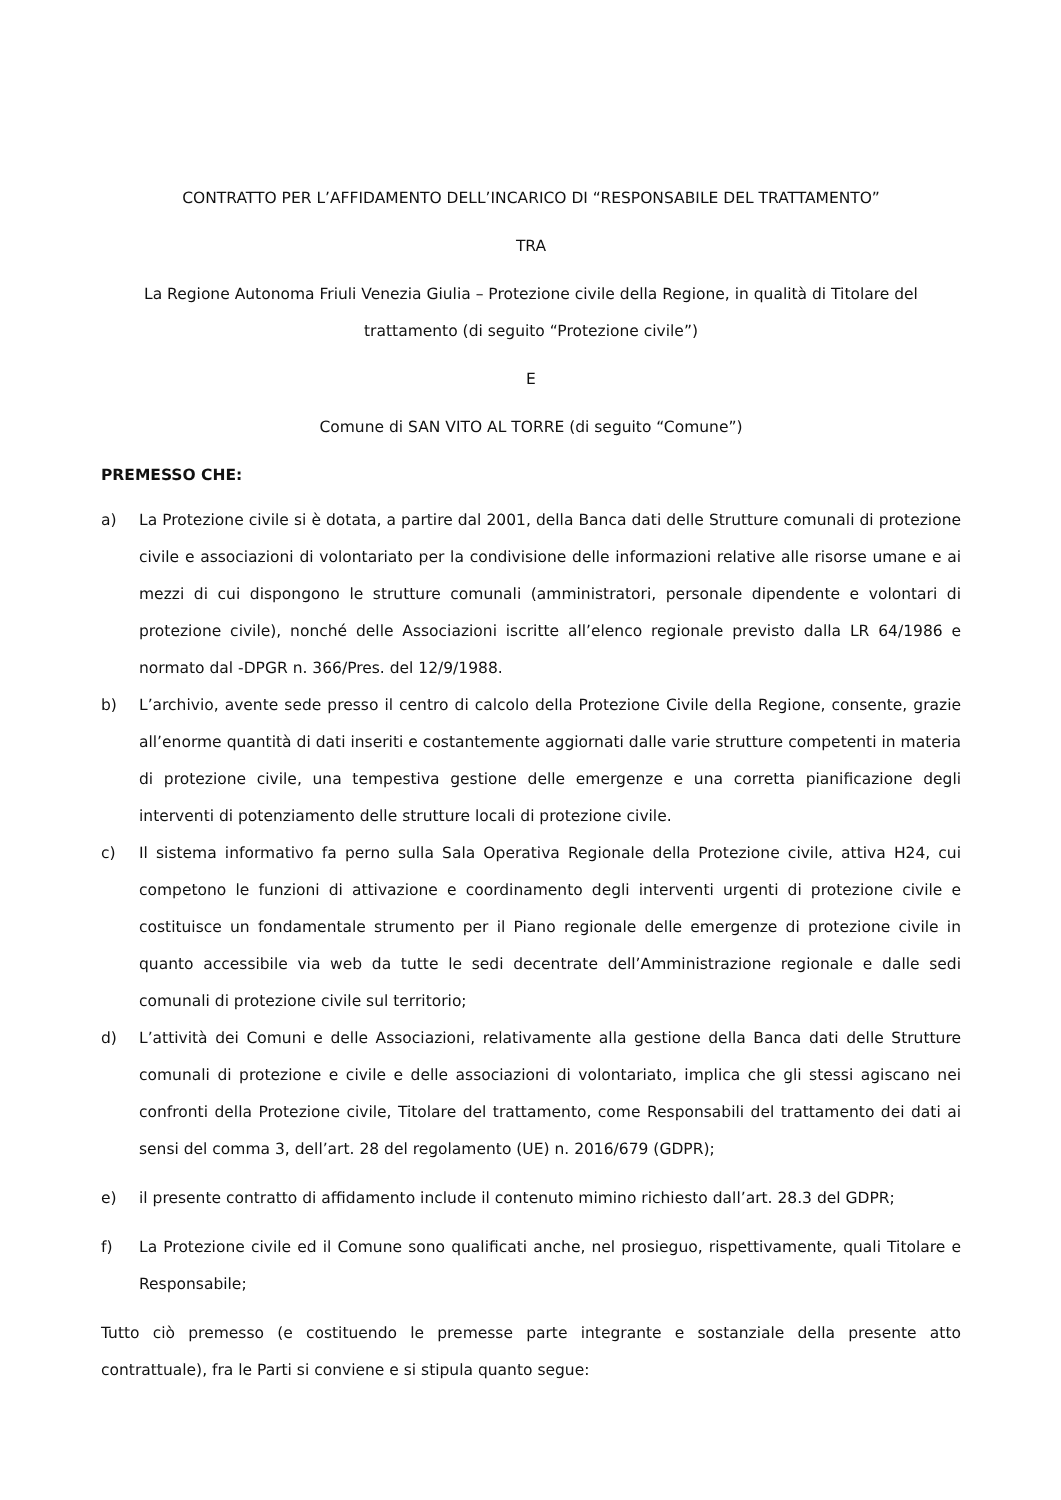CONTRATTO PER L’AFFIDAMENTO DELL’INCARICO DI “RESPONSABILE DEL TRATTAMENTO”
TRA
La Regione Autonoma Friuli Venezia Giulia – Protezione civile della Regione, in qualità di Titolare del trattamento (di seguito “Protezione civile”)
E
Comune di SAN VITO AL TORRE (di seguito “Comune”)
PREMESSO CHE:
a) La Protezione civile si è dotata, a partire dal 2001, della Banca dati delle Strutture comunali di protezione civile e associazioni di volontariato per la condivisione delle informazioni relative alle risorse umane e ai mezzi di cui dispongono le strutture comunali (amministratori, personale dipendente e volontari di protezione civile), nonché delle Associazioni iscritte all’elenco regionale previsto dalla LR 64/1986 e normato dal -DPGR n. 366/Pres. del 12/9/1988.
b) L’archivio, avente sede presso il centro di calcolo della Protezione Civile della Regione, consente, grazie all’enorme quantità di dati inseriti e costantemente aggiornati dalle varie strutture competenti in materia di protezione civile, una tempestiva gestione delle emergenze e una corretta pianificazione degli interventi di potenziamento delle strutture locali di protezione civile.
c) Il sistema informativo fa perno sulla Sala Operativa Regionale della Protezione civile, attiva H24, cui competono le funzioni di attivazione e coordinamento degli interventi urgenti di protezione civile e costituisce un fondamentale strumento per il Piano regionale delle emergenze di protezione civile in quanto accessibile via web da tutte le sedi decentrate dell’Amministrazione regionale e dalle sedi comunali di protezione civile sul territorio;
d) L’attività dei Comuni e delle Associazioni, relativamente alla gestione della Banca dati delle Strutture comunali di protezione e civile e delle associazioni di volontariato, implica che gli stessi agiscano nei confronti della Protezione civile, Titolare del trattamento, come Responsabili del trattamento dei dati ai sensi del comma 3, dell’art. 28 del regolamento (UE) n. 2016/679 (GDPR);
e) il presente contratto di affidamento include il contenuto mimino richiesto dall’art. 28.3 del GDPR;
f) La Protezione civile ed il Comune sono qualificati anche, nel prosieguo, rispettivamente, quali Titolare e Responsabile;
Tutto ciò premesso (e costituendo le premesse parte integrante e sostanziale della presente atto contrattuale), fra le Parti si conviene e si stipula quanto segue: